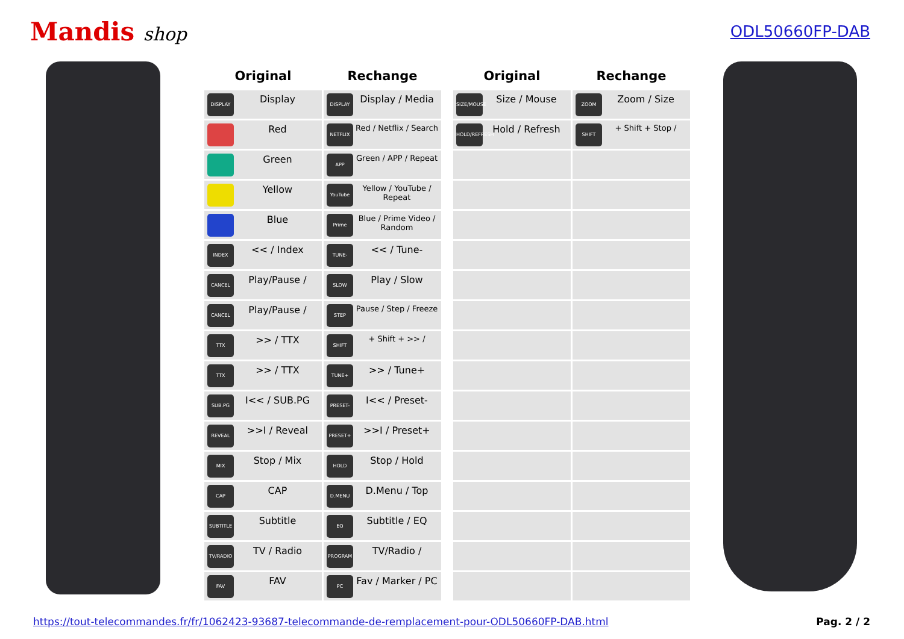Mandis shop
ODL50660FP-DAB
| Original | Rechange |
| --- | --- |
| DISPLAY Display | DISPLAY Display / Media |
| Red | NETFLIX Red / Netflix / Search |
| Green | APP Green / APP / Repeat |
| Yellow | YouTube Yellow / YouTube / Repeat |
| Blue | Prime Blue / Prime Video / Random |
| INDEX << / Index | TUNE- << / Tune- |
| CANCEL Play/Pause / | SLOW Play / Slow |
| CANCEL Play/Pause / | STEP Pause / Step / Freeze |
| TTX >> / TTX | SHIFT + Shift + >> / |
| TTX >> / TTX | TUNE+ >> / Tune+ |
| SUB.PG I<< / SUB.PG | PRESET- I<< / Preset- |
| REVEAL >>I / Reveal | PRESET+ >>I / Preset+ |
| MIX Stop / Mix | HOLD Stop / Hold |
| CAP CAP | D.MENU D.Menu / Top |
| SUBTITLE Subtitle | EQ Subtitle / EQ |
| TV/RADIO TV / Radio | PROGRAM TV/Radio / |
| FAV FAV | PC Fav / Marker / PC |
| Original | Rechange |
| --- | --- |
| SIZE/MOUSE Size / Mouse | ZOOM Zoom / Size |
| HOLD/REFRESH Hold / Refresh | SHIFT + Shift + Stop / |
https://tout-telecommandes.fr/fr/1062423-93687-telecommande-de-remplacement-pour-ODL50660FP-DAB.html Pag. 2 / 2